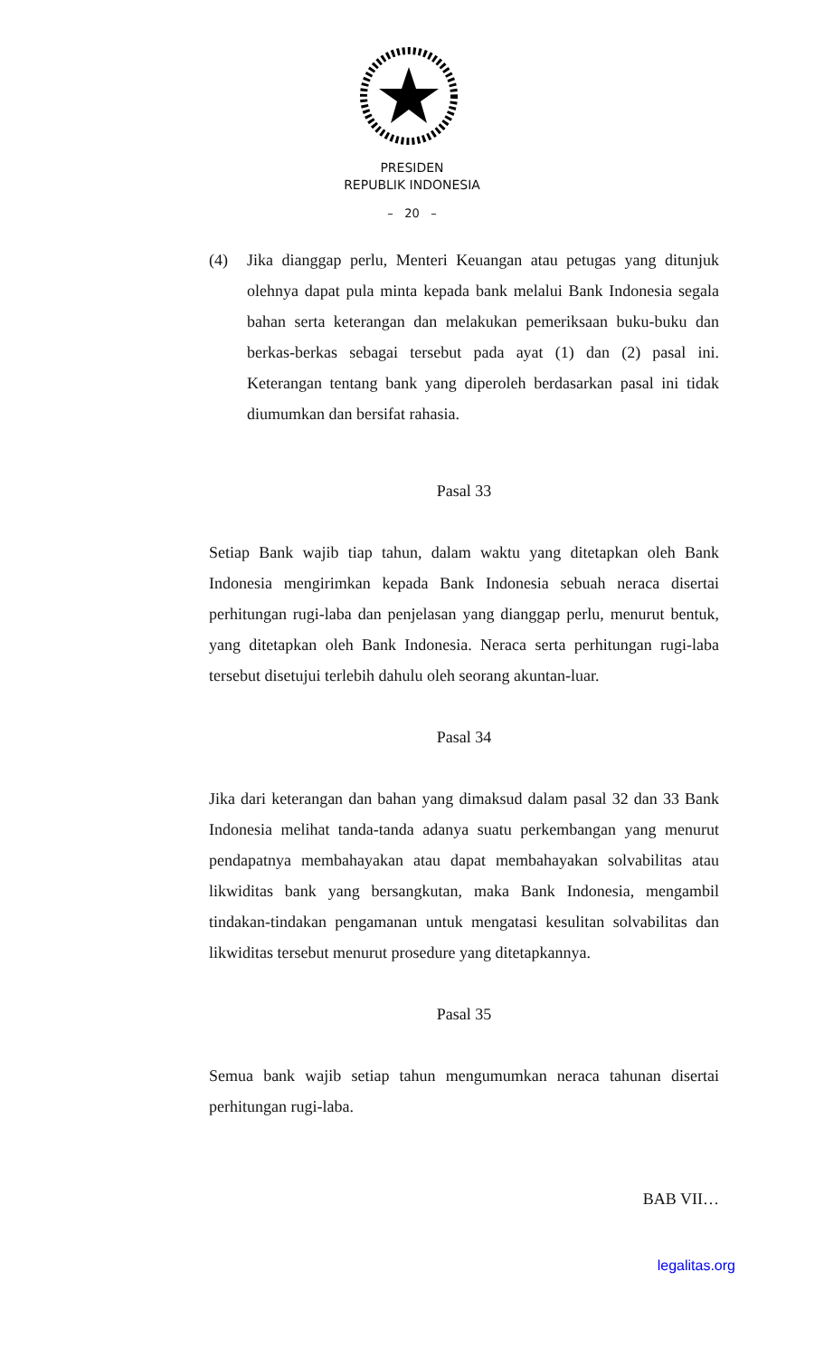PRESIDEN
REPUBLIK INDONESIA
– 20 –
(4) Jika dianggap perlu, Menteri Keuangan atau petugas yang ditunjuk olehnya dapat pula minta kepada bank melalui Bank Indonesia segala bahan serta keterangan dan melakukan pemeriksaan buku-buku dan berkas-berkas sebagai tersebut pada ayat (1) dan (2) pasal ini. Keterangan tentang bank yang diperoleh berdasarkan pasal ini tidak diumumkan dan bersifat rahasia.
Pasal 33
Setiap Bank wajib tiap tahun, dalam waktu yang ditetapkan oleh Bank Indonesia mengirimkan kepada Bank Indonesia sebuah neraca disertai perhitungan rugi-laba dan penjelasan yang dianggap perlu, menurut bentuk, yang ditetapkan oleh Bank Indonesia. Neraca serta perhitungan rugi-laba tersebut disetujui terlebih dahulu oleh seorang akuntan-luar.
Pasal 34
Jika dari keterangan dan bahan yang dimaksud dalam pasal 32 dan 33 Bank Indonesia melihat tanda-tanda adanya suatu perkembangan yang menurut pendapatnya membahayakan atau dapat membahayakan solvabilitas atau likwiditas bank yang bersangkutan, maka Bank Indonesia, mengambil tindakan-tindakan pengamanan untuk mengatasi kesulitan solvabilitas dan likwiditas tersebut menurut prosedure yang ditetapkannya.
Pasal 35
Semua bank wajib setiap tahun mengumumkan neraca tahunan disertai perhitungan rugi-laba.
BAB VII…
legalitas.org